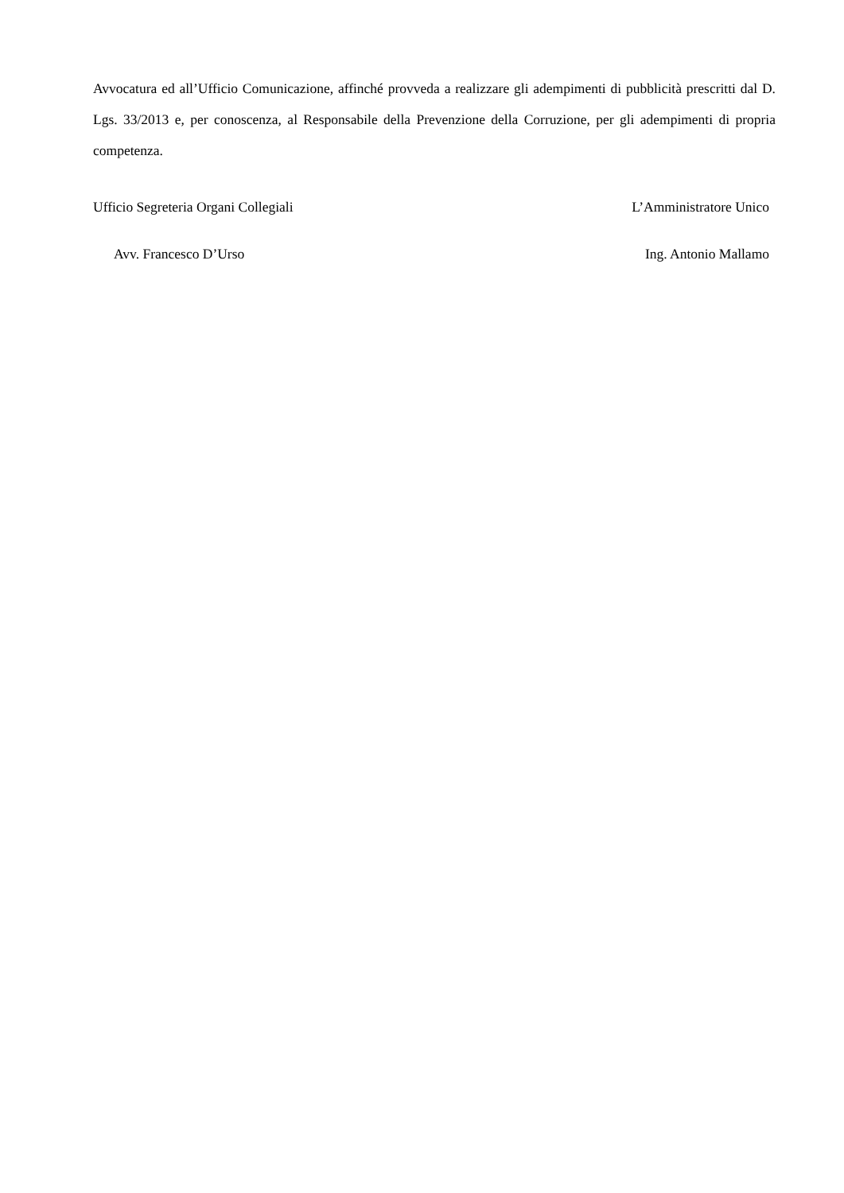Avvocatura ed all’Ufficio Comunicazione, affinché provveda a realizzare gli adempimenti di pubblicità prescritti dal D. Lgs. 33/2013 e, per conoscenza, al Responsabile della Prevenzione della Corruzione, per gli adempimenti di propria competenza.
Ufficio Segreteria Organi Collegiali L’Amministratore Unico
Avv. Francesco D’Urso Ing. Antonio Mallamo